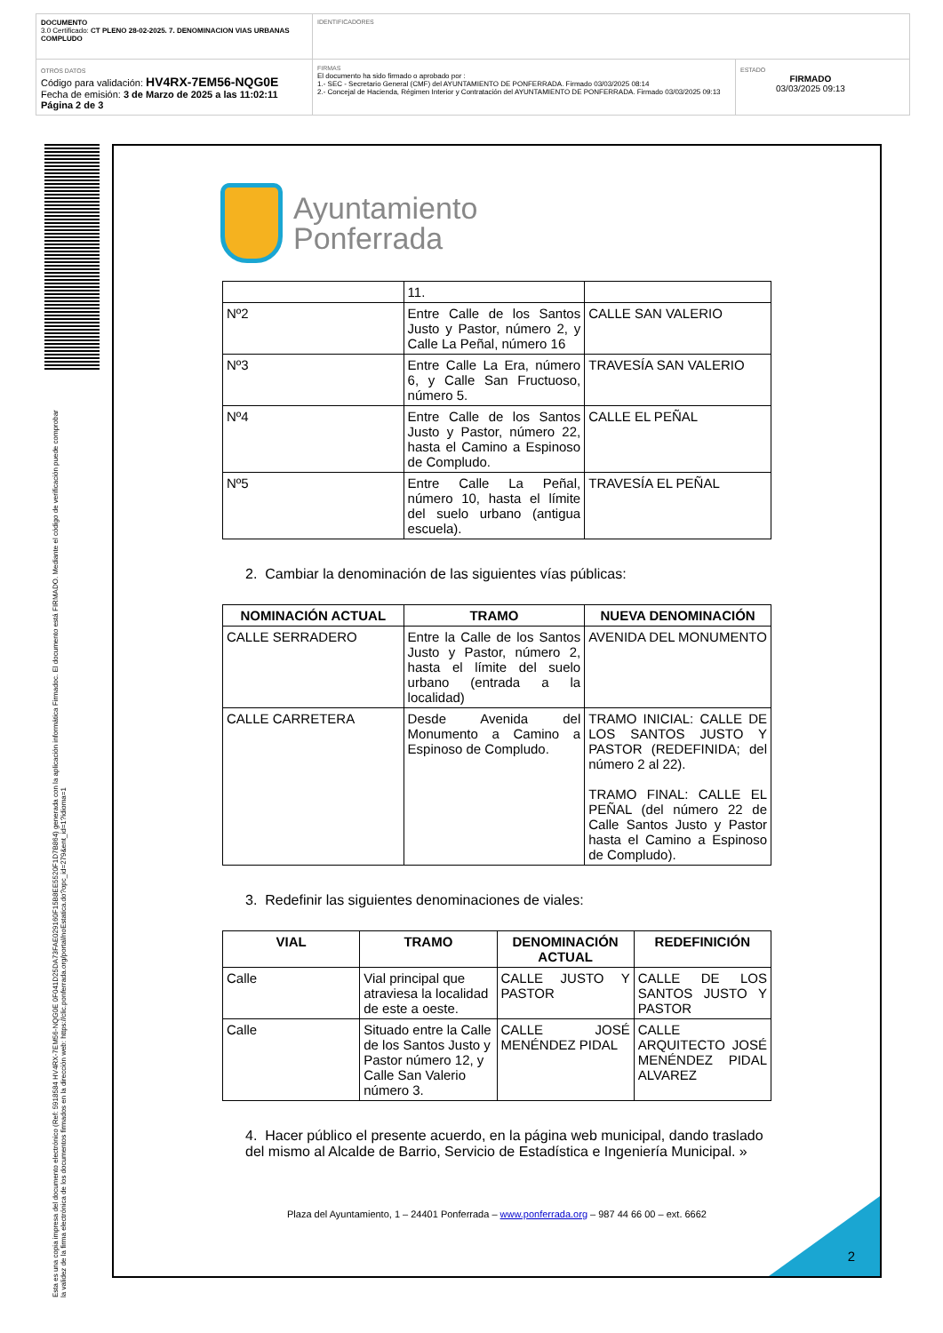DOCUMENTO
3.0 Certificado: CT PLENO 28-02-2025. 7. DENOMINACION VIAS URBANAS COMPLUDO
IDENTIFICADORES
OTROS DATOS
Código para validación: HV4RX-7EM56-NQG0E
Fecha de emisión: 3 de Marzo de 2025 a las 11:02:11
Página 2 de 3
FIRMAS
El documento ha sido firmado o aprobado por :
1.- SEC - Secretario General (CMF) del AYUNTAMIENTO DE PONFERRADA. Firmado 03/03/2025 08:14
2.- Concejal de Hacienda, Régimen Interior y Contratación del AYUNTAMIENTO DE PONFERRADA. Firmado 03/03/2025 09:13
ESTADO
FIRMADO
03/03/2025 09:13
Esta es una copia impresa del documento electrónico (Ref: 5918584 HV4RX-7EM56-NQG0E 0F041D25DA73FAE029160F15B8EE5520F1D7B864) generada con la aplicación informática Firmadoc. El documento está FIRMADO. Mediante el código de verificación puede comprobar la validez de la firma electrónica de los documentos firmados en la dirección web: https://clic.ponferrada.org/portal/noEstatica.do?opc_id=279&ent_id=1?idioma=1
Ayuntamiento
Ponferrada
| | 11. | |
| Nº2 | Entre Calle de los Santos Justo y Pastor, número 2, y Calle La Peñal, número 16 | CALLE SAN VALERIO |
| Nº3 | Entre Calle La Era, número 6, y Calle San Fructuoso, número 5. | TRAVESÍA SAN VALERIO |
| Nº4 | Entre Calle de los Santos Justo y Pastor, número 22, hasta el Camino a Espinoso de Compludo. | CALLE EL PEÑAL |
| Nº5 | Entre Calle La Peñal, número 10, hasta el límite del suelo urbano (antigua escuela). | TRAVESÍA EL PEÑAL |
2. Cambiar la denominación de las siguientes vías públicas:
| NOMINACIÓN ACTUAL | TRAMO | NUEVA DENOMINACIÓN |
| --- | --- | --- |
| CALLE SERRADERO | Entre la Calle de los Santos Justo y Pastor, número 2, hasta el límite del suelo urbano (entrada a la localidad) | AVENIDA DEL MONUMENTO |
| CALLE CARRETERA | Desde Avenida del Monumento a Camino a Espinoso de Compludo. | TRAMO INICIAL: CALLE DE LOS SANTOS JUSTO Y PASTOR (REDEFINIDA; del número 2 al 22). TRAMO FINAL: CALLE EL PEÑAL (del número 22 de Calle Santos Justo y Pastor hasta el Camino a Espinoso de Compludo). |
3. Redefinir las siguientes denominaciones de viales:
| VIAL | TRAMO | DENOMINACIÓN ACTUAL | REDEFINICIÓN |
| --- | --- | --- | --- |
| Calle | Vial principal que atraviesa la localidad de este a oeste. | CALLE JUSTO Y PASTOR | CALLE DE LOS SANTOS JUSTO Y PASTOR |
| Calle | Situado entre la Calle de los Santos Justo y Pastor número 12, y Calle San Valerio número 3. | CALLE JOSÉ MENÉNDEZ PIDAL | CALLE ARQUITECTO JOSÉ MENÉNDEZ PIDAL ALVAREZ |
4. Hacer público el presente acuerdo, en la página web municipal, dando traslado del mismo al Alcalde de Barrio, Servicio de Estadística e Ingeniería Municipal. »
Plaza del Ayuntamiento, 1 – 24401 Ponferrada – www.ponferrada.org – 987 44 66 00 – ext. 6662
2